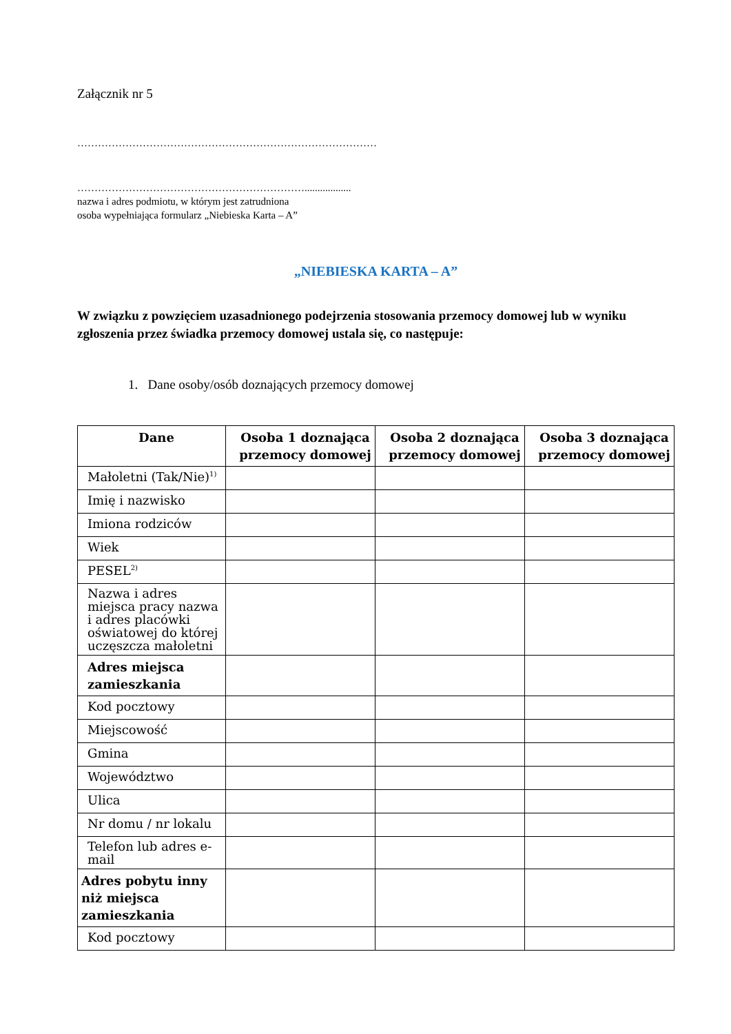Załącznik nr 5
……………………………………………………………………………
…………………………………………………………..................
nazwa i adres podmiotu, w którym jest zatrudniona
osoba wypełniająca formularz „Niebieska Karta – A”
„NIEBIESKA KARTA – A”
W związku z powzięciem uzasadnionego podejrzenia stosowania przemocy domowej lub w wyniku zgłoszenia przez świadka przemocy domowej ustala się, co następuje:
1. Dane osoby/osób doznających przemocy domowej
| Dane | Osoba 1 doznająca przemocy domowej | Osoba 2 doznająca przemocy domowej | Osoba 3 doznająca przemocy domowej |
| --- | --- | --- | --- |
| Małoletni (Tak/Nie)<sup>1)</sup> | | | |
| Imię i nazwisko | | | |
| Imiona rodziców | | | |
| Wiek | | | |
| PESEL<sup>2)</sup> | | | |
| Nazwa i adres miejsca pracy nazwa i adres placówki oświatowej do której uczęszcza małoletni | | | |
| Adres miejsca zamieszkania | | | |
| Kod pocztowy | | | |
| Miejscowość | | | |
| Gmina | | | |
| Województwo | | | |
| Ulica | | | |
| Nr domu / nr lokalu | | | |
| Telefon lub adres e-mail | | | |
| Adres pobytu inny niż miejsca zamieszkania | | | |
| Kod pocztowy | | | |